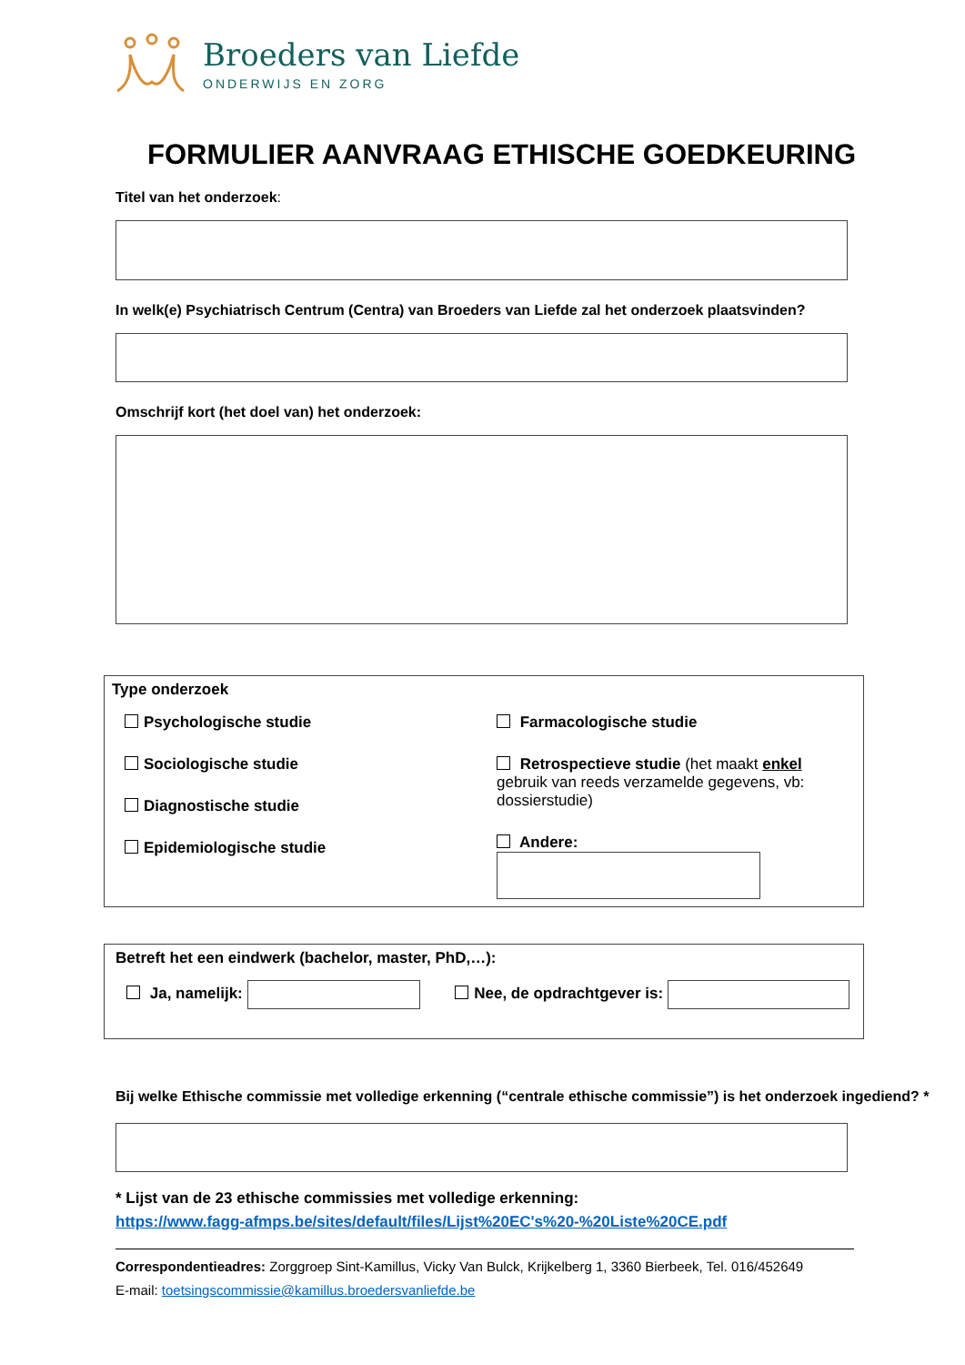Broeders van Liefde
ONDERWIJS EN ZORG
FORMULIER AANVRAAG ETHISCHE GOEDKEURING
Titel van het onderzoek:
In welk(e) Psychiatrisch Centrum (Centra) van Broeders van Liefde zal het onderzoek plaatsvinden?
Omschrijf kort (het doel van) het onderzoek:
Type onderzoek
Psychologische studie
Sociologische studie
Diagnostische studie
Epidemiologische studie
Farmacologische studie
Retrospectieve studie (het maakt enkel gebruik van reeds verzamelde gegevens, vb: dossierstudie)
Andere:
Betreft het een eindwerk (bachelor, master, PhD,…):
Ja, namelijk: Nee, de opdrachtgever is:
Bij welke Ethische commissie met volledige erkenning (“centrale ethische commissie”) is het onderzoek ingediend? *
* Lijst van de 23 ethische commissies met volledige erkenning:
https://www.fagg-afmps.be/sites/default/files/Lijst%20EC's%20-%20Liste%20CE.pdf
Correspondentieadres: Zorggroep Sint-Kamillus, Vicky Van Bulck, Krijkelberg 1, 3360 Bierbeek, Tel. 016/452649
E-mail: toetsingscommissie@kamillus.broedersvanliefde.be